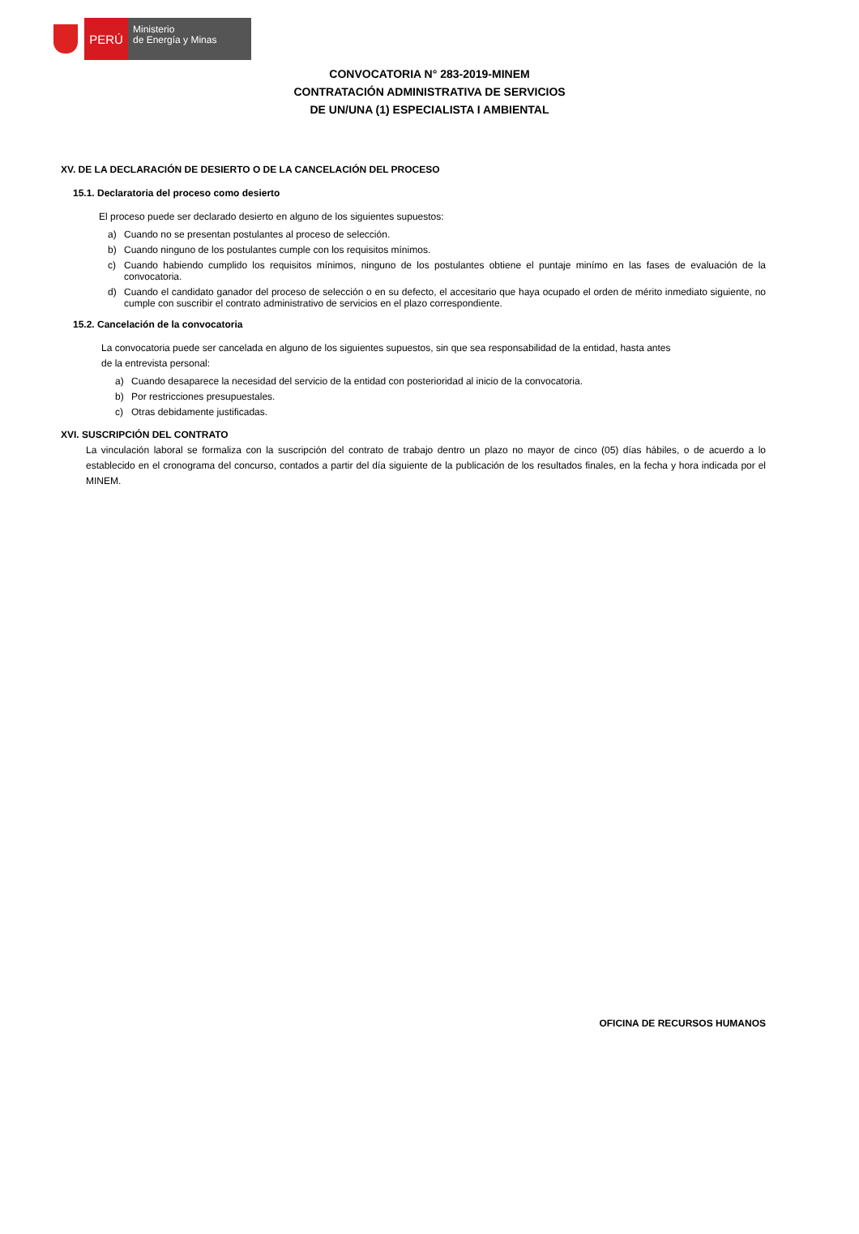PERÚ
Ministerio
de Energía y Minas
CONVOCATORIA N° 283-2019-MINEM
CONTRATACIÓN ADMINISTRATIVA DE SERVICIOS
DE UN/UNA (1) ESPECIALISTA I AMBIENTAL
XV. DE LA DECLARACIÓN DE DESIERTO O DE LA CANCELACIÓN DEL PROCESO
15.1. Declaratoria del proceso como desierto
El proceso puede ser declarado desierto en alguno de los siguientes supuestos:
a) Cuando no se presentan postulantes al proceso de selección.
b) Cuando ninguno de los postulantes cumple con los requisitos mínimos.
c) Cuando habiendo cumplido los requisitos mínimos, ninguno de los postulantes obtiene el puntaje minímo en las fases de evaluación de la convocatoria.
d) Cuando el candidato ganador del proceso de selección o en su defecto, el accesitario que haya ocupado el orden de mérito inmediato siguiente, no cumple con suscribir el contrato administrativo de servicios en el plazo correspondiente.
15.2. Cancelación de la convocatoria
La convocatoria puede ser cancelada en alguno de los siguientes supuestos, sin que sea responsabilidad de la entidad, hasta antes
de la entrevista personal:
a) Cuando desaparece la necesidad del servicio de la entidad con posterioridad al inicio de la convocatoria.
b) Por restricciones presupuestales.
c) Otras debidamente justificadas.
XVI. SUSCRIPCIÓN DEL CONTRATO
La vinculación laboral se formaliza con la suscripción del contrato de trabajo dentro un plazo no mayor de cinco (05) días hábiles, o de acuerdo a lo establecido en el cronograma del concurso, contados a partir del día siguiente de la publicación de los resultados finales, en la fecha y hora indicada por el MINEM.
OFICINA DE RECURSOS HUMANOS